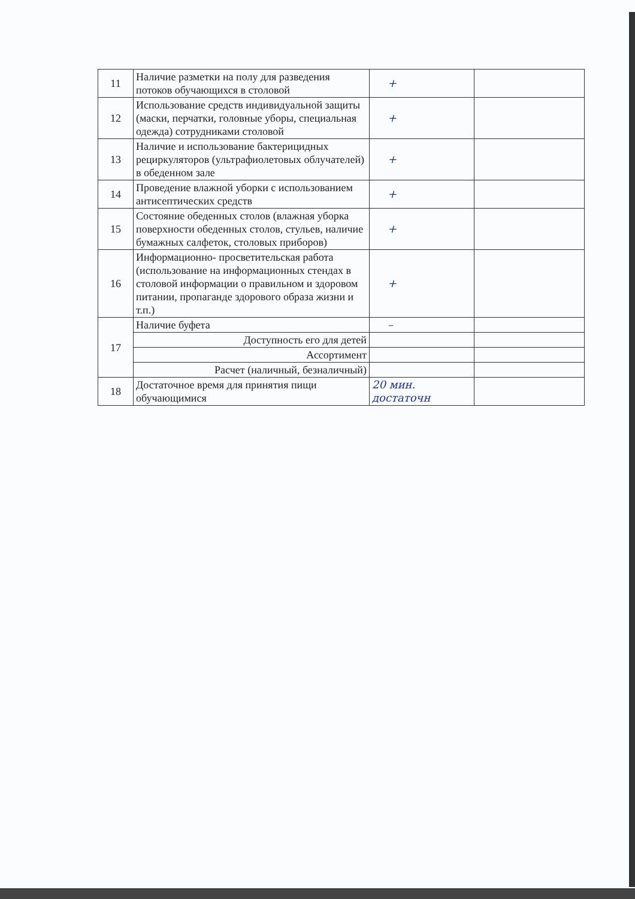| 11 | Наличие разметки на полу для разведения потоков обучающихся в столовой | + | |
| 12 | Использование средств индивидуальной защиты (маски, перчатки, головные уборы, специальная одежда) сотрудниками столовой | + | |
| 13 | Наличие и использование бактерицидных рециркуляторов (ультрафиолетовых облучателей) в обеденном зале | + | |
| 14 | Проведение влажной уборки с использованием антисептических средств | + | |
| 15 | Состояние обеденных столов (влажная уборка поверхности обеденных столов, стульев, наличие бумажных салфеток, столовых приборов) | + | |
| 16 | Информационно- просветительская работа (использование на информационных стендах в столовой информации о правильном и здоровом питании, пропаганде здорового образа жизни и т.п.) | + | |
| 17 | Наличие буфета | – | |
| | Доступность его для детей | | |
| | Ассортимент | | |
| | Расчет (наличный, безналичный) | | |
| 18 | Достаточное время для принятия пищи обучающимися | 20 мин. достаточн | |